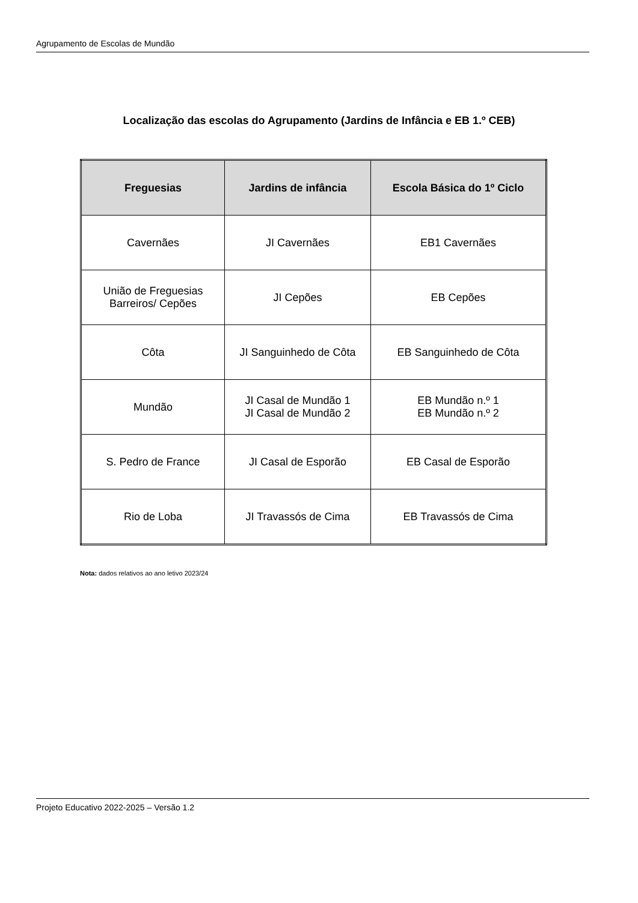Agrupamento de Escolas de Mundão
Localização das escolas do Agrupamento (Jardins de Infância e EB 1.º CEB)
| Freguesias | Jardins de infância | Escola Básica do 1º Ciclo |
| --- | --- | --- |
| Cavernães | JI Cavernães | EB1 Cavernães |
| União de Freguesias Barreiros/ Cepões | JI Cepões | EB Cepões |
| Côta | JI Sanguinhedo de Côta | EB Sanguinhedo de Côta |
| Mundão | JI Casal de Mundão 1 JI Casal de Mundão 2 | EB Mundão n.º 1 EB Mundão n.º 2 |
| S. Pedro de France | JI Casal de Esporão | EB Casal de Esporão |
| Rio de Loba | JI Travassós de Cima | EB Travassós de Cima |
Nota: dados relativos ao ano letivo 2023/24
Projeto Educativo 2022-2025 – Versão 1.2